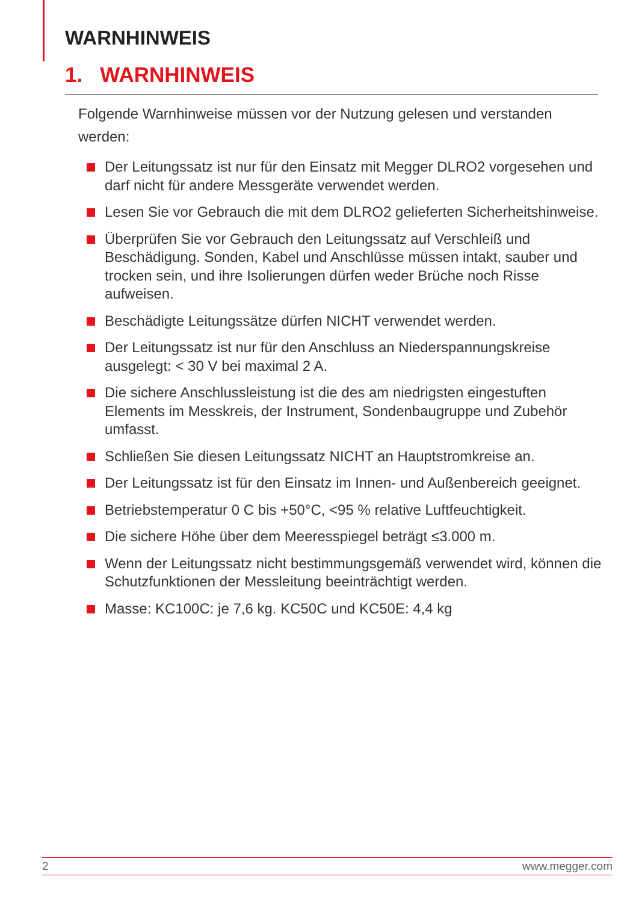WARNHINWEIS
1. WARNHINWEIS
Folgende Warnhinweise müssen vor der Nutzung gelesen und verstanden werden:
Der Leitungssatz ist nur für den Einsatz mit Megger DLRO2 vorgesehen und darf nicht für andere Messgeräte verwendet werden.
Lesen Sie vor Gebrauch die mit dem DLRO2 gelieferten Sicherheitshinweise.
Überprüfen Sie vor Gebrauch den Leitungssatz auf Verschleiß und Beschädigung. Sonden, Kabel und Anschlüsse müssen intakt, sauber und trocken sein, und ihre Isolierungen dürfen weder Brüche noch Risse aufweisen.
Beschädigte Leitungssätze dürfen NICHT verwendet werden.
Der Leitungssatz ist nur für den Anschluss an Niederspannungskreise ausgelegt: < 30 V bei maximal 2 A.
Die sichere Anschlussleistung ist die des am niedrigsten eingestuften Elements im Messkreis, der Instrument, Sondenbaugruppe und Zubehör umfasst.
Schließen Sie diesen Leitungssatz NICHT an Hauptstromkreise an.
Der Leitungssatz ist für den Einsatz im Innen- und Außenbereich geeignet.
Betriebstemperatur 0 C bis +50°C, <95 % relative Luftfeuchtigkeit.
Die sichere Höhe über dem Meeresspiegel beträgt ≤3.000 m.
Wenn der Leitungssatz nicht bestimmungsgemäß verwendet wird, können die Schutzfunktionen der Messleitung beeinträchtigt werden.
Masse: KC100C: je 7,6 kg. KC50C und KC50E: 4,4 kg
2 www.megger.com